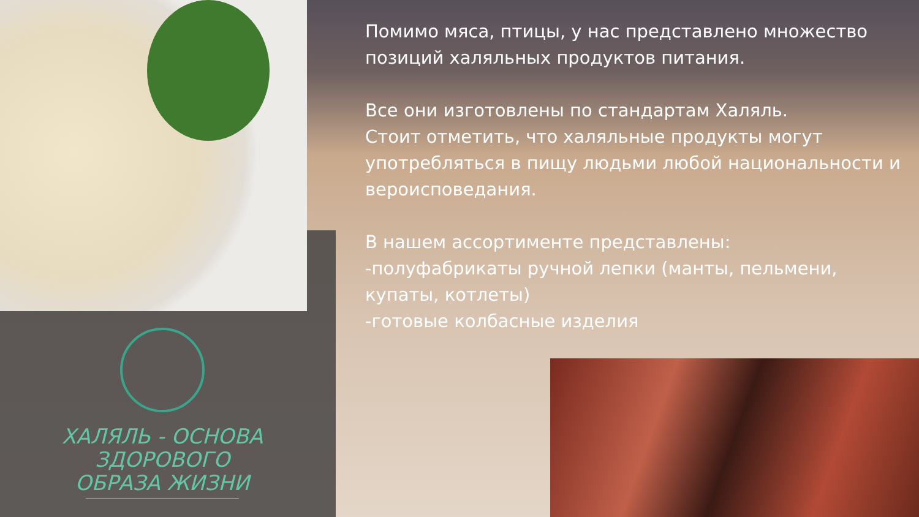Помимо мяса, птицы, у нас представлено множество позиций халяльных продуктов питания.
Все они изготовлены по стандартам Халяль.
Стоит отметить, что халяльные продукты могут употребляться в пищу людьми любой национальности и вероисповедания.
В нашем ассортименте представлены:
-полуфабрикаты ручной лепки (манты, пельмени, купаты, котлеты)
-готовые колбасные изделия
ХАЛЯЛЬ - ОСНОВА ЗДОРОВОГО ОБРАЗА ЖИЗНИ